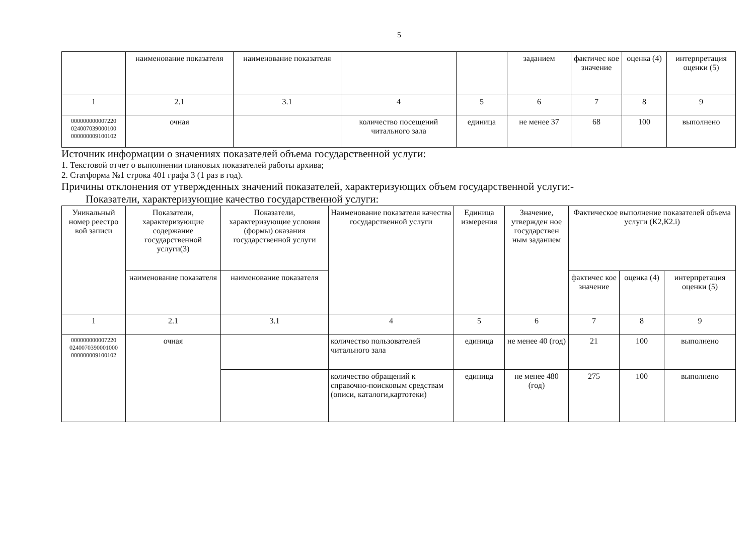5
| | наименование показателя | наименование показателя | | | заданием | фактичес кое значение | оценка (4) | интерпретация оценки (5) |
| 1 | 2.1 | 3.1 | 4 | 5 | 6 | 7 | 8 | 9 |
| 000000000007220 024007039000100 000000009100102 | очная | | количество посещений читального зала | единица | не менее 37 | 68 | 100 | выполнено |
Источник информации о значениях показателей объема государственной услуги:
1. Текстовой отчет о выполнении плановых показателей работы архива;
2. Статформа №1 строка 401 графа 3 (1 раз в год).
Причины отклонения от утвержденных значений показателей, характеризующих объем государственной услуги:-
Показатели, характеризующие качество государственной услуги:
| Уникальный номер реестро вой записи | Показатели, характеризующие содержание государственной услуги(3) | Показатели, характеризующие условия (формы) оказания государственной услуги | Наименование показателя качества государственной услуги | Единица измерения | Значение, утвержден ное государствен ным заданием | Фактическое выполнение показателей объема услуги (К2,К2.i) | | |
| --- | --- | --- | --- | --- | --- | --- | --- | --- |
| | наименование показателя | наименование показателя | | | | фактичес кое значение | оценка (4) | интерпретация оценки (5) |
| 1 | 2.1 | 3.1 | 4 | 5 | 6 | 7 | 8 | 9 |
| 000000000007220 0240070390001000 000000009100102 | очная | | количество пользователей читального зала | единица | не менее 40 (год) | 21 | 100 | выполнено |
| | | | количество обращений к справочно-поисковым средствам (описи, каталоги,картотеки) | единица | не менее 480 (год) | 275 | 100 | выполнено |